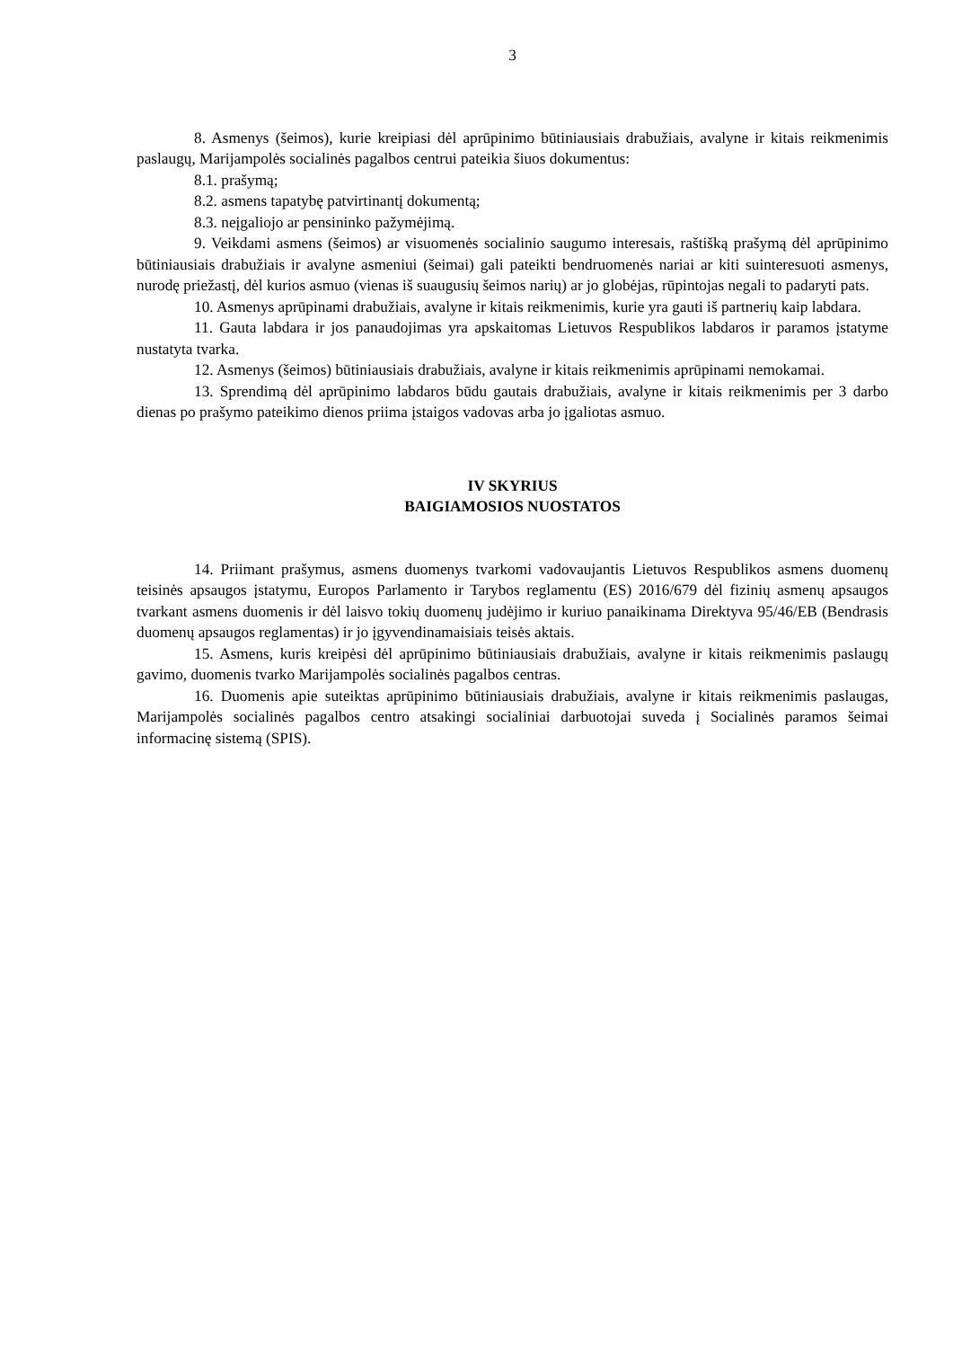3
8. Asmenys (šeimos), kurie kreipiasi dėl aprūpinimo būtiniausiais drabužiais, avalyne ir kitais reikmenimis paslaugų, Marijampolės socialinės pagalbos centrui pateikia šiuos dokumentus:
8.1. prašymą;
8.2. asmens tapatybę patvirtinantį dokumentą;
8.3. neįgaliojo ar pensininko pažymėjimą.
9. Veikdami asmens (šeimos) ar visuomenės socialinio saugumo interesais, raštišką prašymą dėl aprūpinimo būtiniausiais drabužiais ir avalyne asmeniui (šeimai) gali pateikti bendruomenės nariai ar kiti suinteresuoti asmenys, nurodę priežastį, dėl kurios asmuo (vienas iš suaugusių šeimos narių) ar jo globėjas, rūpintojas negali to padaryti pats.
10. Asmenys aprūpinami drabužiais, avalyne ir kitais reikmenimis, kurie yra gauti iš partnerių kaip labdara.
11. Gauta labdara ir jos panaudojimas yra apskaitomas Lietuvos Respublikos labdaros ir paramos įstatyme nustatyta tvarka.
12. Asmenys (šeimos) būtiniausiais drabužiais, avalyne ir kitais reikmenimis aprūpinami nemokamai.
13. Sprendimą dėl aprūpinimo labdaros būdu gautais drabužiais, avalyne ir kitais reikmenimis per 3 darbo dienas po prašymo pateikimo dienos priima įstaigos vadovas arba jo įgaliotas asmuo.
IV SKYRIUS
BAIGIAMOSIOS NUOSTATOS
14. Priimant prašymus, asmens duomenys tvarkomi vadovaujantis Lietuvos Respublikos asmens duomenų teisinės apsaugos įstatymu, Europos Parlamento ir Tarybos reglamentu (ES) 2016/679 dėl fizinių asmenų apsaugos tvarkant asmens duomenis ir dėl laisvo tokių duomenų judėjimo ir kuriuo panaikinama Direktyva 95/46/EB (Bendrasis duomenų apsaugos reglamentas) ir jo įgyvendinamaisiais teisės aktais.
15. Asmens, kuris kreipėsi dėl aprūpinimo būtiniausiais drabužiais, avalyne ir kitais reikmenimis paslaugų gavimo, duomenis tvarko Marijampolės socialinės pagalbos centras.
16. Duomenis apie suteiktas aprūpinimo būtiniausiais drabužiais, avalyne ir kitais reikmenimis paslaugas, Marijampolės socialinės pagalbos centro atsakingi socialiniai darbuotojai suveda į Socialinės paramos šeimai informacinę sistemą (SPIS).